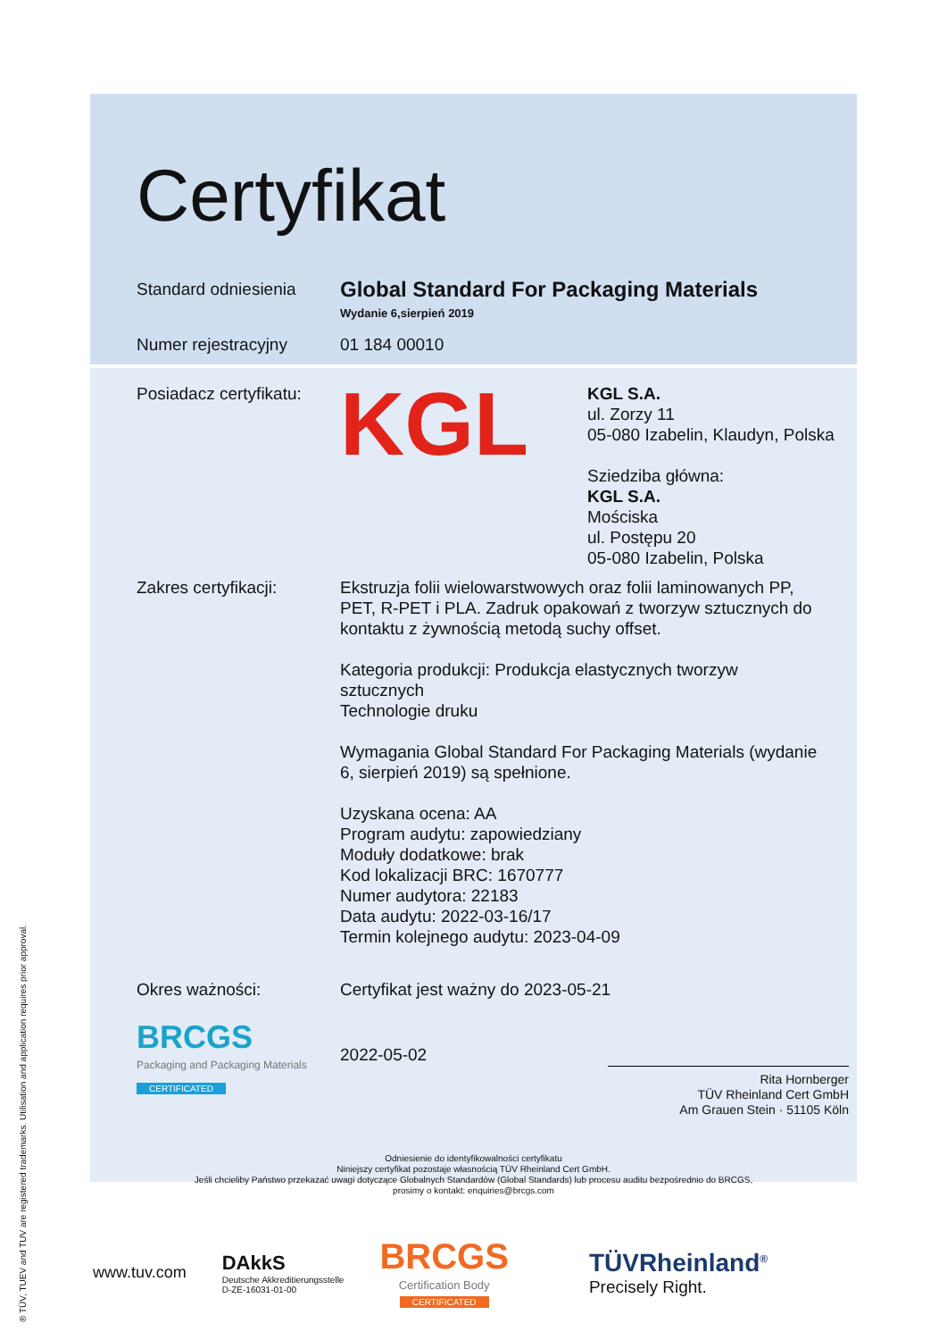® TÜV, TUEV and TUV are registered trademarks. Utilisation and application requires prior approval.
Certyfikat
Standard odniesienia
Global Standard For Packaging Materials
Wydanie 6,sierpień 2019
Numer rejestracyjny 01 184 00010
Posiadacz certyfikatu:
KGL
KGL S.A.
ul. Zorzy 11
05-080 Izabelin, Klaudyn, Polska
Sziedziba główna:
KGL S.A.
Mościska
ul. Postępu 20
05-080 Izabelin, Polska
Zakres certyfikacji: Ekstruzja folii wielowarstwowych oraz folii laminowanych PP, PET, R-PET i PLA. Zadruk opakowań z tworzyw sztucznych do kontaktu z żywnością metodą suchy offset.
Kategoria produkcji: Produkcja elastycznych tworzyw sztucznych
Technologie druku
Wymagania Global Standard For Packaging Materials (wydanie 6, sierpień 2019) są spełnione.
Uzyskana ocena: AA
Program audytu: zapowiedziany
Moduły dodatkowe: brak
Kod lokalizacji BRC: 1670777
Numer audytora: 22183
Data audytu: 2022-03-16/17
Termin kolejnego audytu: 2023-04-09
Okres ważności: Certyfikat jest ważny do 2023-05-21
BRCGS
Packaging and Packaging Materials
CERTIFICATED
2022-05-02
Rita Hornberger
TÜV Rheinland Cert GmbH
Am Grauen Stein · 51105 Köln
Odniesienie do identyfikowalności certyfikatu
Niniejszy certyfikat pozostaje własnością TÜV Rheinland Cert GmbH.
Jeśli chcieliby Państwo przekazać uwagi dotyczące Globalnych Standardów (Global Standards) lub procesu auditu bezpośrednio do BRCGS,
prosimy o kontakt: enquiries@brcgs.com
www.tuv.com
DAkkS
Deutsche Akkreditierungsstelle
D-ZE-16031-01-00
BRCGS
Certification Body
CERTIFICATED
TÜVRheinland<sup>®</sup>
Precisely Right.